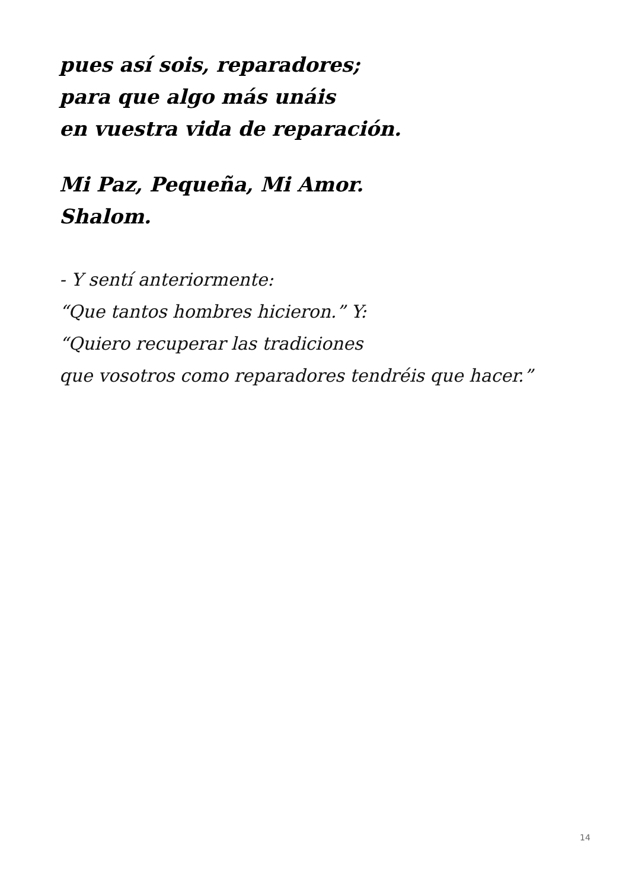pues así sois, reparadores;
para que algo más unáis
en vuestra vida de reparación.
Mi Paz, Pequeña, Mi Amor.
Shalom.
- Y sentí anteriormente:
“Que tantos hombres hicieron.” Y:
“Quiero recuperar las tradiciones
que vosotros como reparadores tendréis que hacer.”
14